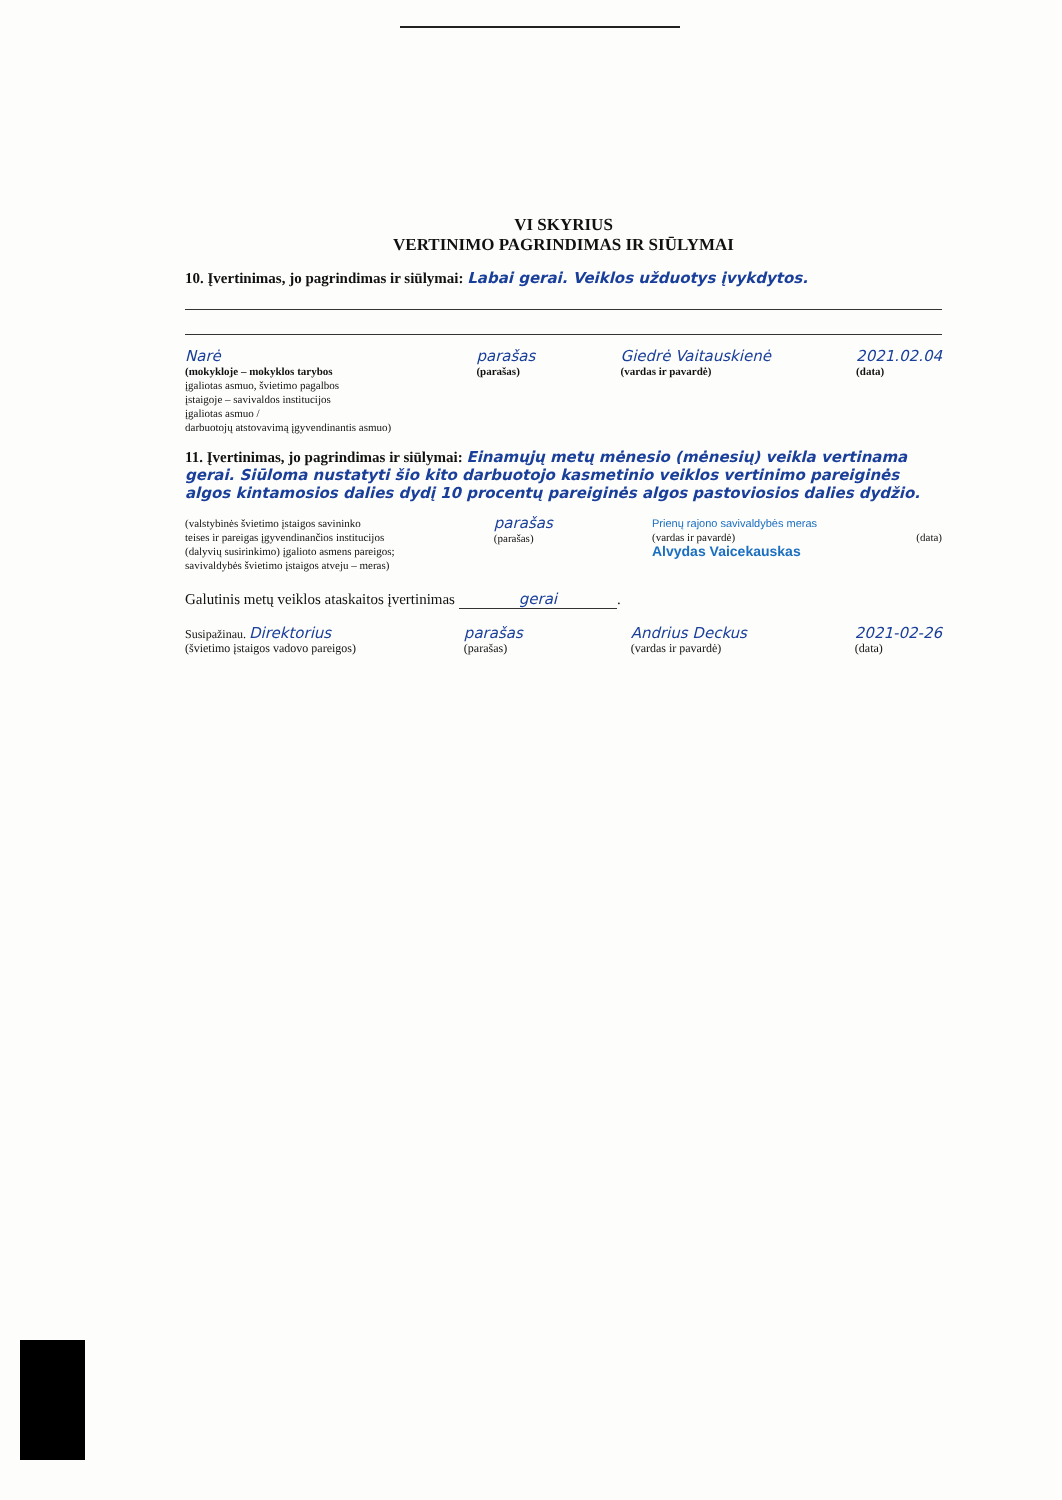VI SKYRIUS
VERTINIMO PAGRINDIMAS IR SIŪLYMAI
10. Įvertinimas, jo pagrindimas ir siūlymai: Labai gerai. Veiklos užduotys įvykdytos.
Narė
(mokykloje – mokyklos tarybos
įgaliotas asmuo, švietimo pagalbos
įstaigoje – savivaldos institucijos
įgaliotas asmuo /
darbuotojų atstovavimą įgyvendinantis asmuo)
parašas
(parašas)
Giedrė Vaitauskienė
(vardas ir pavardė)
2021.02.04
(data)
11. Įvertinimas, jo pagrindimas ir siūlymai: Einamųjų metų mėnesio (mėnesių) veikla vertinama gerai. Siūloma nustatyti šio kito darbuotojo kasmetinio veiklos vertinimo pareiginės algos kintamosios dalies dydį 10 procentų pareiginės algos pastoviosios dalies dydžio.
(valstybinės švietimo įstaigos savininko
teises ir pareigas įgyvendinančios institucijos
(dalyvių susirinkimo) įgalioto asmens pareigos;
savivaldybės švietimo įstaigos atveju – meras)
parašas
(parašas)
Prienų rajono savivaldybės meras
(vardas ir pavardė)
Alvydas Vaicekauskas
(data)
Galutinis metų veiklos ataskaitos įvertinimas gerai.
Susipažinau. Direktorius
(švietimo įstaigos vadovo pareigos)
parašas
(parašas)
Andrius Deckus
(vardas ir pavardė)
2021-02-26
(data)